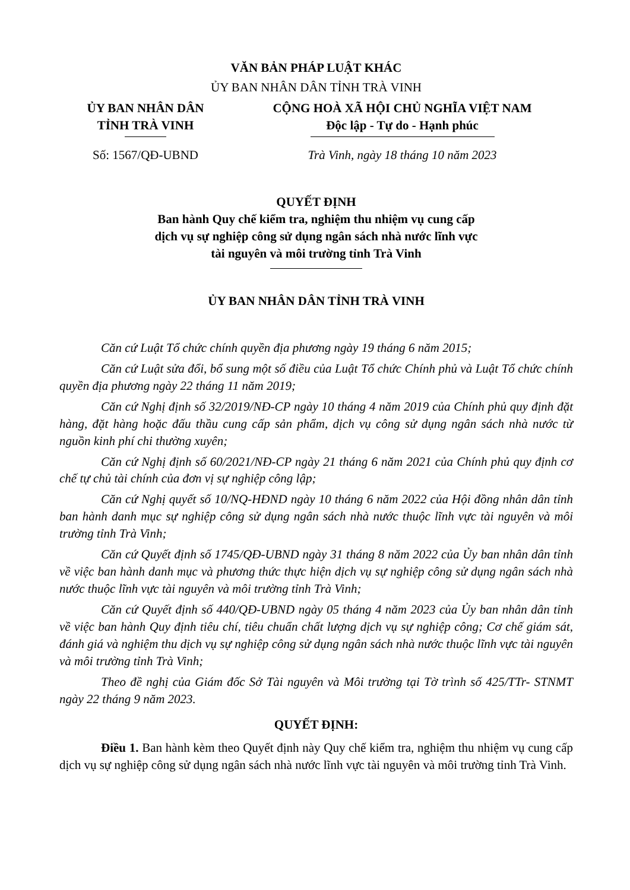VĂN BẢN PHÁP LUẬT KHÁC
ỦY BAN NHÂN DÂN TỈNH TRÀ VINH
ỦY BAN NHÂN DÂN
TỈNH TRÀ VINH
Số: 1567/QĐ-UBND
CỘNG HOÀ XÃ HỘI CHỦ NGHĨA VIỆT NAM
Độc lập - Tự do - Hạnh phúc
Trà Vinh, ngày 18 tháng 10 năm 2023
QUYẾT ĐỊNH
Ban hành Quy chế kiểm tra, nghiệm thu nhiệm vụ cung cấp
dịch vụ sự nghiệp công sử dụng ngân sách nhà nước lĩnh vực
tài nguyên và môi trường tỉnh Trà Vinh
ỦY BAN NHÂN DÂN TỈNH TRÀ VINH
Căn cứ Luật Tổ chức chính quyền địa phương ngày 19 tháng 6 năm 2015;
Căn cứ Luật sửa đổi, bổ sung một số điều của Luật Tổ chức Chính phủ và Luật Tổ chức chính quyền địa phương ngày 22 tháng 11 năm 2019;
Căn cứ Nghị định số 32/2019/NĐ-CP ngày 10 tháng 4 năm 2019 của Chính phủ quy định đặt hàng, đặt hàng hoặc đấu thầu cung cấp sản phẩm, dịch vụ công sử dụng ngân sách nhà nước từ nguồn kinh phí chi thường xuyên;
Căn cứ Nghị định số 60/2021/NĐ-CP ngày 21 tháng 6 năm 2021 của Chính phủ quy định cơ chế tự chủ tài chính của đơn vị sự nghiệp công lập;
Căn cứ Nghị quyết số 10/NQ-HĐND ngày 10 tháng 6 năm 2022 của Hội đồng nhân dân tỉnh ban hành danh mục sự nghiệp công sử dụng ngân sách nhà nước thuộc lĩnh vực tài nguyên và môi trường tỉnh Trà Vinh;
Căn cứ Quyết định số 1745/QĐ-UBND ngày 31 tháng 8 năm 2022 của Ủy ban nhân dân tỉnh về việc ban hành danh mục và phương thức thực hiện dịch vụ sự nghiệp công sử dụng ngân sách nhà nước thuộc lĩnh vực tài nguyên và môi trường tỉnh Trà Vinh;
Căn cứ Quyết định số 440/QĐ-UBND ngày 05 tháng 4 năm 2023 của Ủy ban nhân dân tỉnh về việc ban hành Quy định tiêu chí, tiêu chuẩn chất lượng dịch vụ sự nghiệp công; Cơ chế giám sát, đánh giá và nghiệm thu dịch vụ sự nghiệp công sử dụng ngân sách nhà nước thuộc lĩnh vực tài nguyên và môi trường tỉnh Trà Vinh;
Theo đề nghị của Giám đốc Sở Tài nguyên và Môi trường tại Tờ trình số 425/TTr- STNMT ngày 22 tháng 9 năm 2023.
QUYẾT ĐỊNH:
Điều 1. Ban hành kèm theo Quyết định này Quy chế kiểm tra, nghiệm thu nhiệm vụ cung cấp dịch vụ sự nghiệp công sử dụng ngân sách nhà nước lĩnh vực tài nguyên và môi trường tỉnh Trà Vinh.